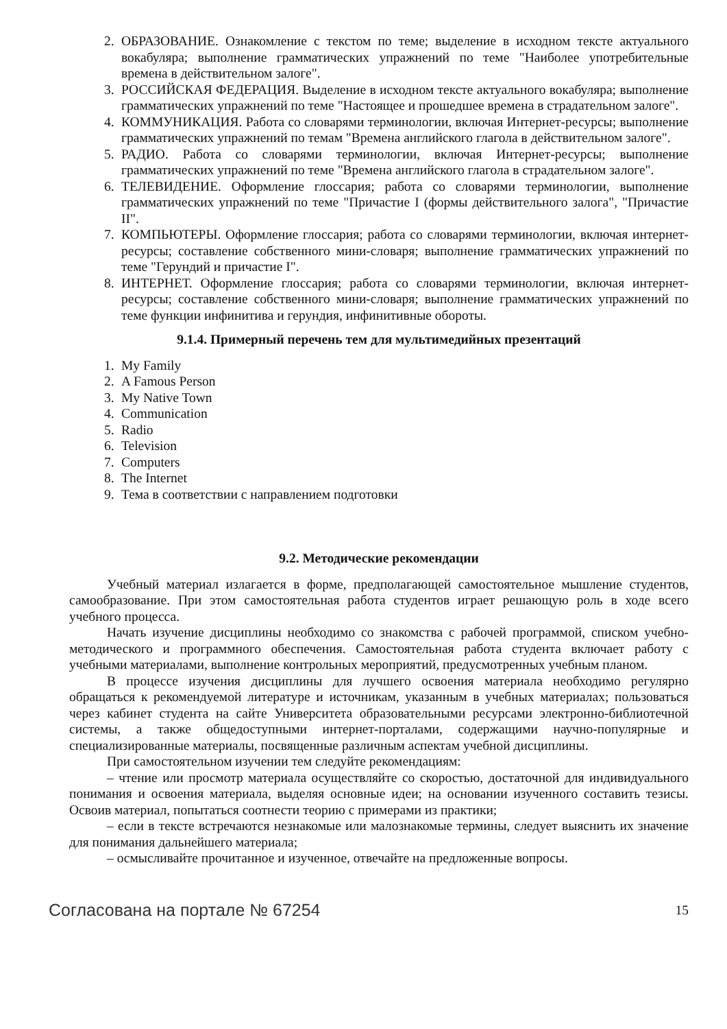2. ОБРАЗОВАНИЕ. Ознакомление с текстом по теме; выделение в исходном тексте актуального вокабуляра; выполнение грамматических упражнений по теме "Наиболее употребительные времена в действительном залоге".
3. РОССИЙСКАЯ ФЕДЕРАЦИЯ. Выделение в исходном тексте актуального вокабуляра; выполнение грамматических упражнений по теме "Настоящее и прошедшее времена в страдательном залоге".
4. КОММУНИКАЦИЯ. Работа со словарями терминологии, включая Интернет-ресурсы; выполнение грамматических упражнений по темам "Времена английского глагола в действительном залоге".
5. РАДИО. Работа со словарями терминологии, включая Интернет-ресурсы; выполнение грамматических упражнений по теме "Времена английского глагола в страдательном залоге".
6. ТЕЛЕВИДЕНИЕ. Оформление глоссария; работа со словарями терминологии, выполнение грамматических упражнений по теме "Причастие I (формы действительного залога", "Причастие II".
7. КОМПЬЮТЕРЫ. Оформление глоссария; работа со словарями терминологии, включая интернет-ресурсы; составление собственного мини-словаря; выполнение грамматических упражнений по теме "Герундий и причастие I".
8. ИНТЕРНЕТ. Оформление глоссария; работа со словарями терминологии, включая интернет-ресурсы; составление собственного мини-словаря; выполнение грамматических упражнений по теме функции инфинитива и герундия, инфинитивные обороты.
9.1.4. Примерный перечень тем для мультимедийных презентаций
1. My Family
2. A Famous Person
3. My Native Town
4. Communication
5. Radio
6. Television
7. Computers
8. The Internet
9. Тема в соответствии с направлением подготовки
9.2. Методические рекомендации
Учебный материал излагается в форме, предполагающей самостоятельное мышление студентов, самообразование. При этом самостоятельная работа студентов играет решающую роль в ходе всего учебного процесса.
Начать изучение дисциплины необходимо со знакомства с рабочей программой, списком учебно-методического и программного обеспечения. Самостоятельная работа студента включает работу с учебными материалами, выполнение контрольных мероприятий, предусмотренных учебным планом.
В процессе изучения дисциплины для лучшего освоения материала необходимо регулярно обращаться к рекомендуемой литературе и источникам, указанным в учебных материалах; пользоваться через кабинет студента на сайте Университета образовательными ресурсами электронно-библиотечной системы, а также общедоступными интернет-порталами, содержащими научно-популярные и специализированные материалы, посвященные различным аспектам учебной дисциплины.
При самостоятельном изучении тем следуйте рекомендациям:
– чтение или просмотр материала осуществляйте со скоростью, достаточной для индивидуального понимания и освоения материала, выделяя основные идеи; на основании изученного составить тезисы. Освоив материал, попытаться соотнести теорию с примерами из практики;
– если в тексте встречаются незнакомые или малознакомые термины, следует выяснить их значение для понимания дальнейшего материала;
– осмысливайте прочитанное и изученное, отвечайте на предложенные вопросы.
Согласована на портале № 67254 15